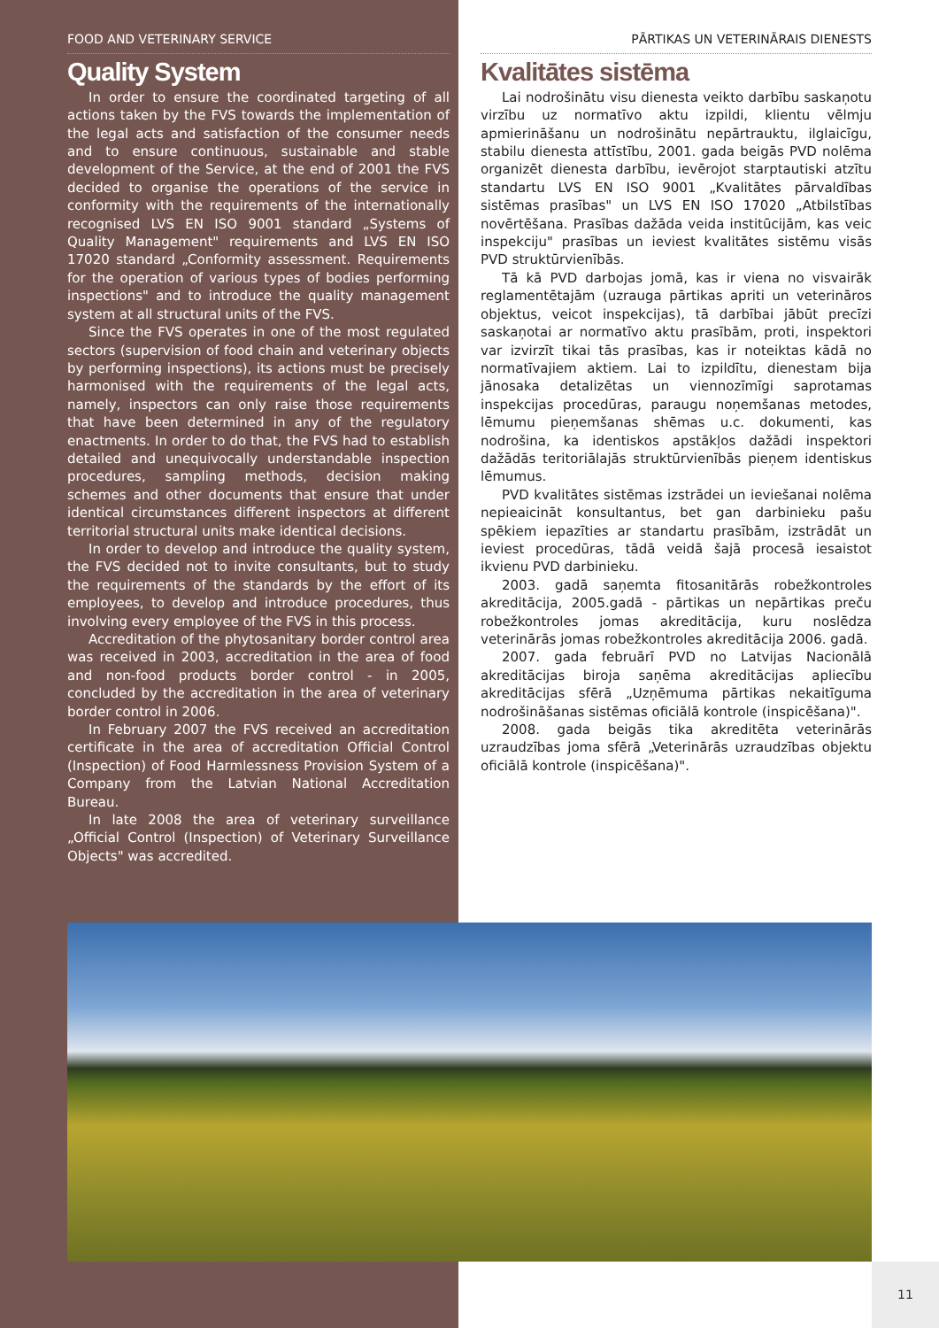FOOD AND VETERINARY SERVICE
Quality System
In order to ensure the coordinated targeting of all actions taken by the FVS towards the implementation of the legal acts and satisfaction of the consumer needs and to ensure continuous, sustainable and stable development of the Service, at the end of 2001 the FVS decided to organise the operations of the service in conformity with the requirements of the internationally recognised LVS EN ISO 9001 standard „Systems of Quality Management" requirements and LVS EN ISO 17020 standard „Conformity assessment. Requirements for the operation of various types of bodies performing inspections" and to introduce the quality management system at all structural units of the FVS.
Since the FVS operates in one of the most regulated sectors (supervision of food chain and veterinary objects by performing inspections), its actions must be precisely harmonised with the requirements of the legal acts, namely, inspectors can only raise those requirements that have been determined in any of the regulatory enactments. In order to do that, the FVS had to establish detailed and unequivocally understandable inspection procedures, sampling methods, decision making schemes and other documents that ensure that under identical circumstances different inspectors at different territorial structural units make identical decisions.
In order to develop and introduce the quality system, the FVS decided not to invite consultants, but to study the requirements of the standards by the effort of its employees, to develop and introduce procedures, thus involving every employee of the FVS in this process.
Accreditation of the phytosanitary border control area was received in 2003, accreditation in the area of food and non-food products border control - in 2005, concluded by the accreditation in the area of veterinary border control in 2006.
In February 2007 the FVS received an accreditation certificate in the area of accreditation Official Control (Inspection) of Food Harmlessness Provision System of a Company from the Latvian National Accreditation Bureau.
In late 2008 the area of veterinary surveillance „Official Control (Inspection) of Veterinary Surveillance Objects" was accredited.
PĀRTIKAS UN VETERINĀRAIS DIENESTS
Kvalitātes sistēma
Lai nodrošinātu visu dienesta veikto darbību saskaņotu virzību uz normatīvo aktu izpildi, klientu vēlmju apmierināšanu un nodrošinātu nepārtrauktu, ilglaicīgu, stabilu dienesta attīstību, 2001. gada beigās PVD nolēma organizēt dienesta darbību, ievērojot starptautiski atzītu standartu LVS EN ISO 9001 „Kvalitātes pārvaldības sistēmas prasības" un LVS EN ISO 17020 „Atbilstības novērtēšana. Prasības dažāda veida institūcijām, kas veic inspekciju" prasības un ieviest kvalitātes sistēmu visās PVD struktūrvienībās.
Tā kā PVD darbojas jomā, kas ir viena no visvairāk reglamentētajām (uzrauga pārtikas apriti un veterināros objektus, veicot inspekcijas), tā darbībai jābūt precīzi saskaņotai ar normatīvo aktu prasībām, proti, inspektori var izvirzīt tikai tās prasības, kas ir noteiktas kādā no normatīvajiem aktiem. Lai to izpildītu, dienestam bija jānosaka detalizētas un viennozīmīgi saprotamas inspekcijas procedūras, paraugu noņemšanas metodes, lēmumu pieņemšanas shēmas u.c. dokumenti, kas nodrošina, ka identiskos apstākļos dažādi inspektori dažādās teritoriālajās struktūrvienībās pieņem identiskus lēmumus.
PVD kvalitātes sistēmas izstrādei un ieviešanai nolēma nepieaicināt konsultantus, bet gan darbinieku pašu spēkiem iepazīties ar standartu prasībām, izstrādāt un ieviest procedūras, tādā veidā šajā procesā iesaistot ikvienu PVD darbinieku.
2003. gadā saņemta fitosanitārās robežkontroles akreditācija, 2005.gadā - pārtikas un nepārtikas preču robežkontroles jomas akreditācija, kuru noslēdza veterinārās jomas robežkontroles akreditācija 2006. gadā.
2007. gada februārī PVD no Latvijas Nacionālā akreditācijas biroja saņēma akreditācijas apliecību akreditācijas sfērā „Uzņēmuma pārtikas nekaitīguma nodrošināšanas sistēmas oficiālā kontrole (inspicēšana)".
2008. gada beigās tika akreditēta veterinārās uzraudzības joma sfērā „Veterinārās uzraudzības objektu oficiālā kontrole (inspicēšana)".
11